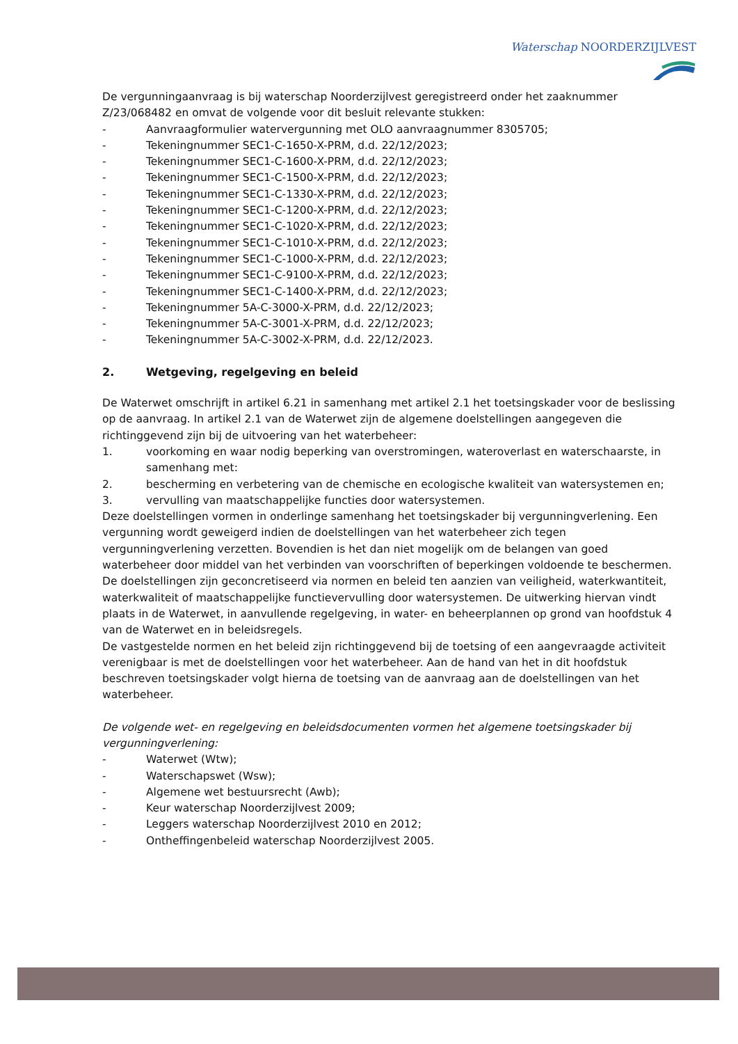Waterschap NOORDERZIJLVEST
De vergunningaanvraag is bij waterschap Noorderzijlvest geregistreerd onder het zaaknummer Z/23/068482 en omvat de volgende voor dit besluit relevante stukken:
- Aanvraagformulier watervergunning met OLO aanvraagnummer 8305705;
- Tekeningnummer SEC1-C-1650-X-PRM, d.d. 22/12/2023;
- Tekeningnummer SEC1-C-1600-X-PRM, d.d. 22/12/2023;
- Tekeningnummer SEC1-C-1500-X-PRM, d.d. 22/12/2023;
- Tekeningnummer SEC1-C-1330-X-PRM, d.d. 22/12/2023;
- Tekeningnummer SEC1-C-1200-X-PRM, d.d. 22/12/2023;
- Tekeningnummer SEC1-C-1020-X-PRM, d.d. 22/12/2023;
- Tekeningnummer SEC1-C-1010-X-PRM, d.d. 22/12/2023;
- Tekeningnummer SEC1-C-1000-X-PRM, d.d. 22/12/2023;
- Tekeningnummer SEC1-C-9100-X-PRM, d.d. 22/12/2023;
- Tekeningnummer SEC1-C-1400-X-PRM, d.d. 22/12/2023;
- Tekeningnummer 5A-C-3000-X-PRM, d.d. 22/12/2023;
- Tekeningnummer 5A-C-3001-X-PRM, d.d. 22/12/2023;
- Tekeningnummer 5A-C-3002-X-PRM, d.d. 22/12/2023.
2. Wetgeving, regelgeving en beleid
De Waterwet omschrijft in artikel 6.21 in samenhang met artikel 2.1 het toetsingskader voor de beslissing op de aanvraag. In artikel 2.1 van de Waterwet zijn de algemene doelstellingen aangegeven die richtinggevend zijn bij de uitvoering van het waterbeheer:
1. voorkoming en waar nodig beperking van overstromingen, wateroverlast en waterschaarste, in samenhang met:
2. bescherming en verbetering van de chemische en ecologische kwaliteit van watersystemen en;
3. vervulling van maatschappelijke functies door watersystemen.
Deze doelstellingen vormen in onderlinge samenhang het toetsingskader bij vergunningverlening. Een vergunning wordt geweigerd indien de doelstellingen van het waterbeheer zich tegen vergunningverlening verzetten. Bovendien is het dan niet mogelijk om de belangen van goed waterbeheer door middel van het verbinden van voorschriften of beperkingen voldoende te beschermen. De doelstellingen zijn geconcretiseerd via normen en beleid ten aanzien van veiligheid, waterkwantiteit, waterkwaliteit of maatschappelijke functievervulling door watersystemen. De uitwerking hiervan vindt plaats in de Waterwet, in aanvullende regelgeving, in water- en beheerplannen op grond van hoofdstuk 4 van de Waterwet en in beleidsregels.
De vastgestelde normen en het beleid zijn richtinggevend bij de toetsing of een aangevraagde activiteit verenigbaar is met de doelstellingen voor het waterbeheer. Aan de hand van het in dit hoofdstuk beschreven toetsingskader volgt hierna de toetsing van de aanvraag aan de doelstellingen van het waterbeheer.
De volgende wet- en regelgeving en beleidsdocumenten vormen het algemene toetsingskader bij vergunningverlening:
- Waterwet (Wtw);
- Waterschapswet (Wsw);
- Algemene wet bestuursrecht (Awb);
- Keur waterschap Noorderzijlvest 2009;
- Leggers waterschap Noorderzijlvest 2010 en 2012;
- Ontheffingenbeleid waterschap Noorderzijlvest 2005.